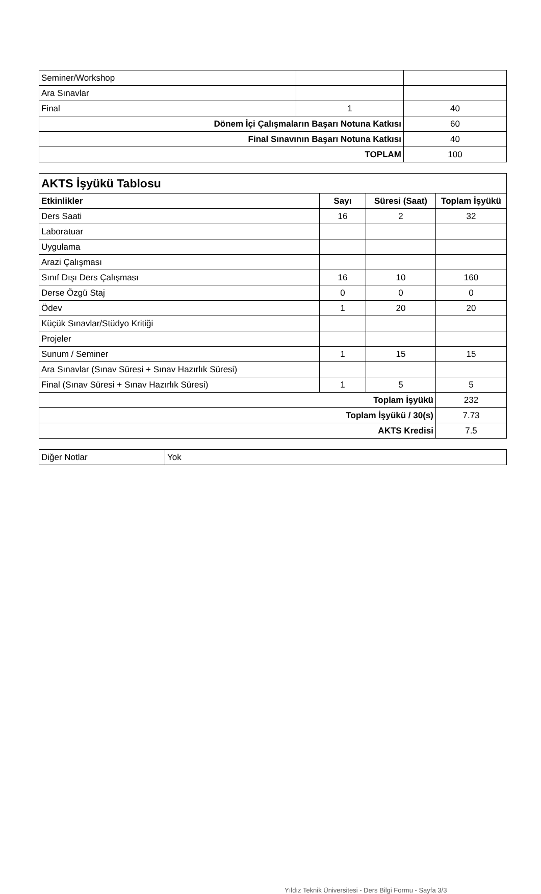| Seminer/Workshop | | |
| Ara Sınavlar | | |
| Final | 1 | 40 |
| Dönem İçi Çalışmaların Başarı Notuna Katkısı | | 60 |
| Final Sınavının Başarı Notuna Katkısı | | 40 |
| TOPLAM | | 100 |
| AKTS İşyükü Tablosu | | | |
| --- | --- | --- | --- |
| Etkinlikler | Sayı | Süresi (Saat) | Toplam İşyükü |
| Ders Saati | 16 | 2 | 32 |
| Laboratuar | | | |
| Uygulama | | | |
| Arazi Çalışması | | | |
| Sınıf Dışı Ders Çalışması | 16 | 10 | 160 |
| Derse Özgü Staj | 0 | 0 | 0 |
| Ödev | 1 | 20 | 20 |
| Küçük Sınavlar/Stüdyo Kritiği | | | |
| Projeler | | | |
| Sunum / Seminer | 1 | 15 | 15 |
| Ara Sınavlar (Sınav Süresi + Sınav Hazırlık Süresi) | | | |
| Final (Sınav Süresi + Sınav Hazırlık Süresi) | 1 | 5 | 5 |
| Toplam İşyükü | | | 232 |
| Toplam İşyükü / 30(s) | | | 7.73 |
| AKTS Kredisi | | | 7.5 |
| Diğer Notlar | Yok |
Yıldız Teknik Üniversitesi - Ders Bilgi Formu - Sayfa 3/3